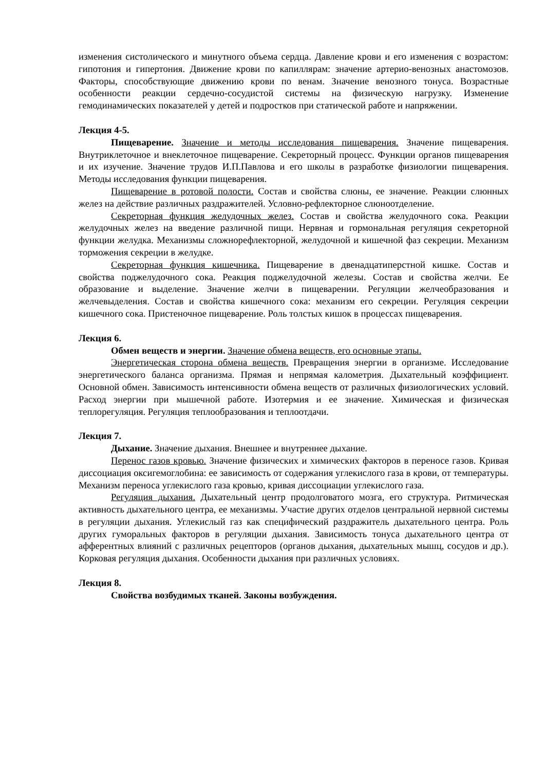изменения систолического и минутного объема сердца. Давление крови и его изменения с возрастом: гипотония и гипертония. Движение крови по капиллярам: значение артерио-венозных анастомозов. Факторы, способствующие движению крови по венам. Значение венозного тонуса. Возрастные особенности реакции сердечно-сосудистой системы на физическую нагрузку. Изменение гемодинамических показателей у детей и подростков при статической работе и напряжении.
Лекция 4-5.
Пищеварение. Значение и методы исследования пищеварения. Значение пищеварения. Внутриклеточное и внеклеточное пищеварение. Секреторный процесс. Функции органов пищеварения и их изучение. Значение трудов И.П.Павлова и его школы в разработке физиологии пищеварения. Методы исследования функции пищеварения.
Пищеварение в ротовой полости. Состав и свойства слюны, ее значение. Реакции слюнных желез на действие различных раздражителей. Условно-рефлекторное слюноотделение.
Секреторная функция желудочных желез. Состав и свойства желудочного сока. Реакции желудочных желез на введение различной пищи. Нервная и гормональная регуляция секреторной функции желудка. Механизмы сложнорефлекторной, желудочной и кишечной фаз секреции. Механизм торможения секреции в желудке.
Секреторная функция кишечника. Пищеварение в двенадцатиперстной кишке. Состав и свойства поджелудочного сока. Реакция поджелудочной железы. Состав и свойства желчи. Ее образование и выделение. Значение желчи в пищеварении. Регуляции желчеобразования и желчевыделения. Состав и свойства кишечного сока: механизм его секреции. Регуляция секреции кишечного сока. Пристеночное пищеварение. Роль толстых кишок в процессах пищеварения.
Лекция 6.
Обмен веществ и энергии. Значение обмена веществ, его основные этапы.
Энергетическая сторона обмена веществ. Превращения энергии в организме. Исследование энергетического баланса организма. Прямая и непрямая калометрия. Дыхательный коэффициент. Основной обмен. Зависимость интенсивности обмена веществ от различных физиологических условий. Расход энергии при мышечной работе. Изотермия и ее значение. Химическая и физическая теплорегуляция. Регуляция теплообразования и теплоотдачи.
Лекция 7.
Дыхание. Значение дыхания. Внешнее и внутреннее дыхание.
Перенос газов кровью. Значение физических и химических факторов в переносе газов. Кривая диссоциация оксигемоглобина: ее зависимость от содержания углекислого газа в крови, от температуры. Механизм переноса углекислого газа кровью, кривая диссоциации углекислого газа.
Регуляция дыхания. Дыхательный центр продолговатого мозга, его структура. Ритмическая активность дыхательного центра, ее механизмы. Участие других отделов центральной нервной системы в регуляции дыхания. Углекислый газ как специфический раздражитель дыхательного центра. Роль других гуморальных факторов в регуляции дыхания. Зависимость тонуса дыхательного центра от афферентных влияний с различных рецепторов (органов дыхания, дыхательных мышц, сосудов и др.). Корковая регуляция дыхания. Особенности дыхания при различных условиях.
Лекция 8.
Свойства возбудимых тканей. Законы возбуждения.